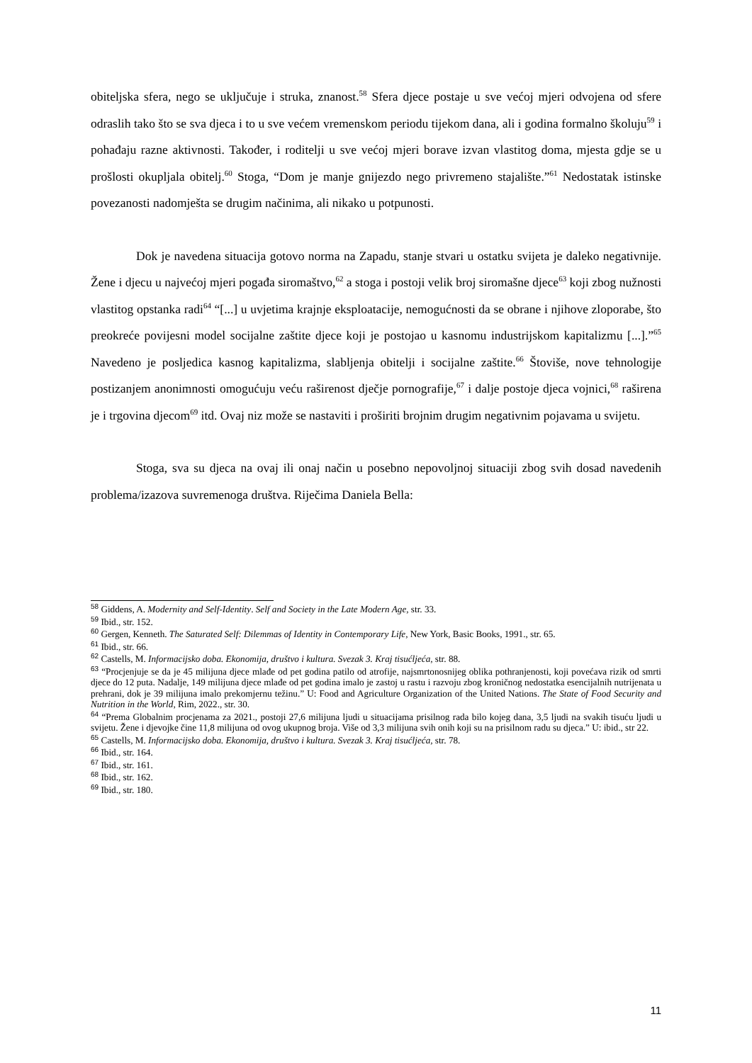obiteljska sfera, nego se uključuje i struka, znanost.<sup>58</sup> Sfera djece postaje u sve većoj mjeri odvojena od sfere odraslih tako što se sva djeca i to u sve većem vremenskom periodu tijekom dana, ali i godina formalno školuju<sup>59</sup> i pohađaju razne aktivnosti. Također, i roditelji u sve većoj mjeri borave izvan vlastitog doma, mjesta gdje se u prošlosti okupljala obitelj.<sup>60</sup> Stoga, “Dom je manje gnijezdo nego privremeno stajalište.”<sup>61</sup> Nedostatak istinske povezanosti nadomješta se drugim načinima, ali nikako u potpunosti.
Dok je navedena situacija gotovo norma na Zapadu, stanje stvari u ostatku svijeta je daleko negativnije. Žene i djecu u najvećoj mjeri pogađa siromaštvo,<sup>62</sup> a stoga i postoji velik broj siromašne djece<sup>63</sup> koji zbog nužnosti vlastitog opstanka radi<sup>64</sup> “[...] u uvjetima krajnje eksploatacije, nemogućnosti da se obrane i njihove zloporabe, što preokreće povijesni model socijalne zaštite djece koji je postojao u kasnomu industrijskom kapitalizmu [...].”<sup>65</sup> Navedeno je posljedica kasnog kapitalizma, slabljenja obitelji i socijalne zaštite.<sup>66</sup> Štoviše, nove tehnologije postizanjem anonimnosti omogućuju veću raširenost dječje pornografije,<sup>67</sup> i dalje postoje djeca vojnici,<sup>68</sup> raširena je i trgovina djecom<sup>69</sup> itd. Ovaj niz može se nastaviti i proširiti brojnim drugim negativnim pojavama u svijetu.
Stoga, sva su djeca na ovaj ili onaj način u posebno nepovoljnoj situaciji zbog svih dosad navedenih problema/izazova suvremenoga društva. Riječima Daniela Bella:
<sup>58</sup> Giddens, A. Modernity and Self-Identity. Self and Society in the Late Modern Age, str. 33.
<sup>59</sup> Ibid., str. 152.
<sup>60</sup> Gergen, Kenneth. The Saturated Self: Dilemmas of Identity in Contemporary Life, New York, Basic Books, 1991., str. 65.
<sup>61</sup> Ibid., str. 66.
<sup>62</sup> Castells, M. Informacijsko doba. Ekonomija, društvo i kultura. Svezak 3. Kraj tisućljeća, str. 88.
<sup>63</sup> “Procjenjuje se da je 45 milijuna djece mlađe od pet godina patilo od atrofije, najsmrtonosnijeg oblika pothranjenosti, koji povećava rizik od smrti djece do 12 puta. Nadalje, 149 milijuna djece mlađe od pet godina imalo je zastoj u rastu i razvoju zbog kroničnog nedostatka esencijalnih nutrijenata u prehrani, dok je 39 milijuna imalo prekomjernu težinu.” U: Food and Agriculture Organization of the United Nations. The State of Food Security and Nutrition in the World, Rim, 2022., str. 30.
<sup>64</sup> “Prema Globalnim procjenama za 2021., postoji 27,6 milijuna ljudi u situacijama prisilnog rada bilo kojeg dana, 3,5 ljudi na svakih tisuću ljudi u svijetu. Žene i djevojke čine 11,8 milijuna od ovog ukupnog broja. Više od 3,3 milijuna svih onih koji su na prisilnom radu su djeca.” U: ibid., str 22.
<sup>65</sup> Castells, M. Informacijsko doba. Ekonomija, društvo i kultura. Svezak 3. Kraj tisućljeća, str. 78.
<sup>66</sup> Ibid., str. 164.
<sup>67</sup> Ibid., str. 161.
<sup>68</sup> Ibid., str. 162.
<sup>69</sup> Ibid., str. 180.
11